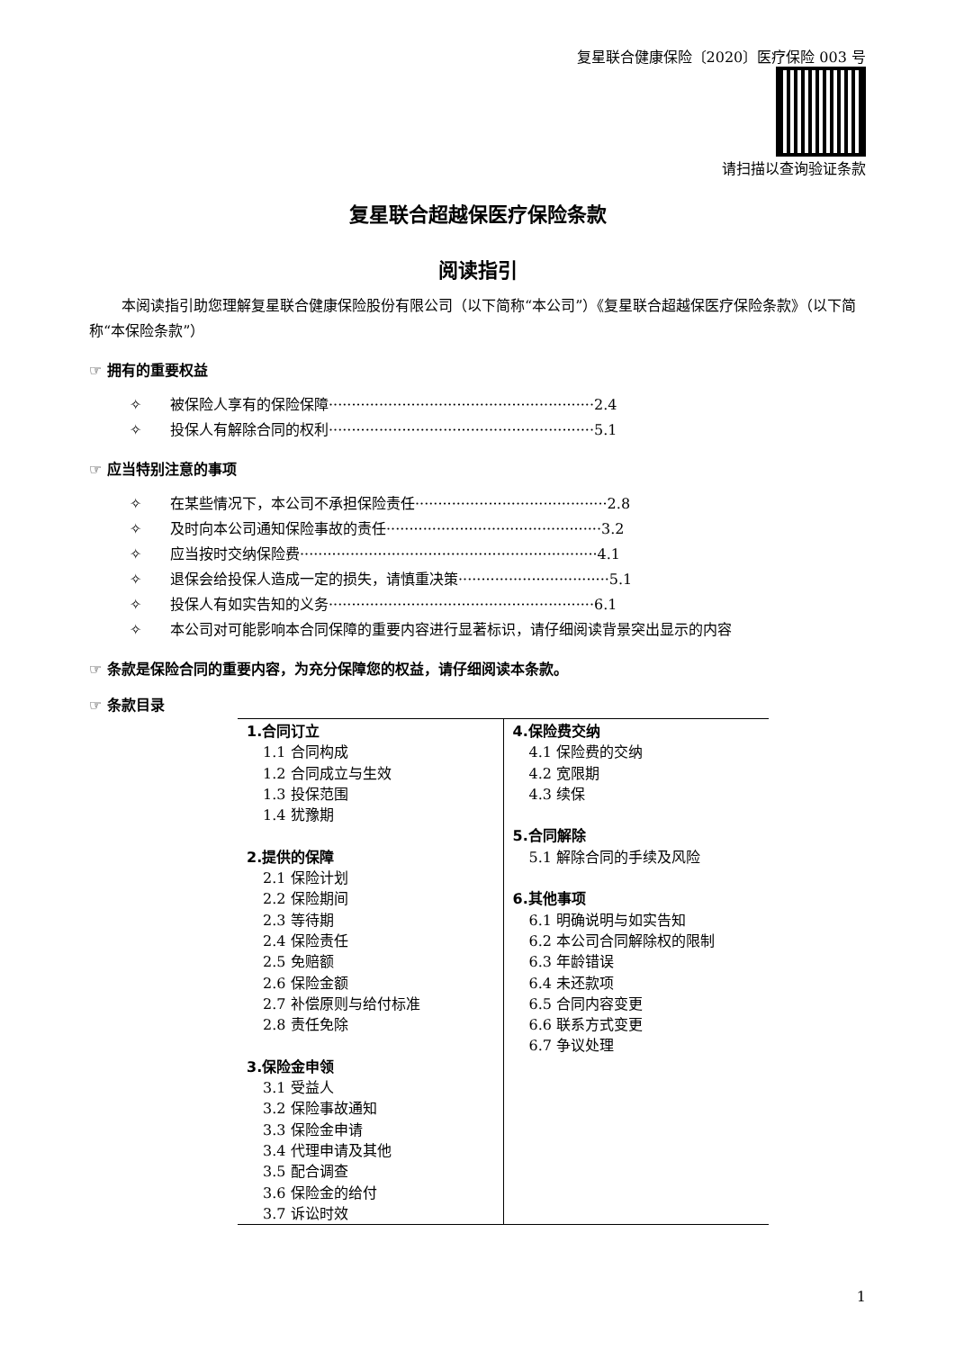复星联合健康保险〔2020〕医疗保险 003 号
请扫描以查询验证条款
复星联合超越保医疗保险条款
阅读指引
本阅读指引助您理解复星联合健康保险股份有限公司（以下简称“本公司”）《复星联合超越保医疗保险条款》（以下简称“本保险条款”）
☞ 拥有的重要权益
✧ 被保险人享有的保险保障··························································2.4
✧ 投保人有解除合同的权利··························································5.1
☞ 应当特别注意的事项
✧ 在某些情况下，本公司不承担保险责任··········································2.8
✧ 及时向本公司通知保险事故的责任···············································3.2
✧ 应当按时交纳保险费·································································4.1
✧ 退保会给投保人造成一定的损失，请慎重决策·································5.1
✧ 投保人有如实告知的义务··························································6.1
✧ 本公司对可能影响本合同保障的重要内容进行显著标识，请仔细阅读背景突出显示的内容
☞ 条款是保险合同的重要内容，为充分保障您的权益，请仔细阅读本条款。
☞ 条款目录
| 1.合同订立 1.1 合同构成 1.2 合同成立与生效 1.3 投保范围 1.4 犹豫期 2.提供的保障 2.1 保险计划 2.2 保险期间 2.3 等待期 2.4 保险责任 2.5 免赔额 2.6 保险金额 2.7 补偿原则与给付标准 2.8 责任免除 3.保险金申领 3.1 受益人 3.2 保险事故通知 3.3 保险金申请 3.4 代理申请及其他 3.5 配合调查 3.6 保险金的给付 3.7 诉讼时效 | 4.保险费交纳 4.1 保险费的交纳 4.2 宽限期 4.3 续保 5.合同解除 5.1 解除合同的手续及风险 6.其他事项 6.1 明确说明与如实告知 6.2 本公司合同解除权的限制 6.3 年龄错误 6.4 未还款项 6.5 合同内容变更 6.6 联系方式变更 6.7 争议处理 |
1